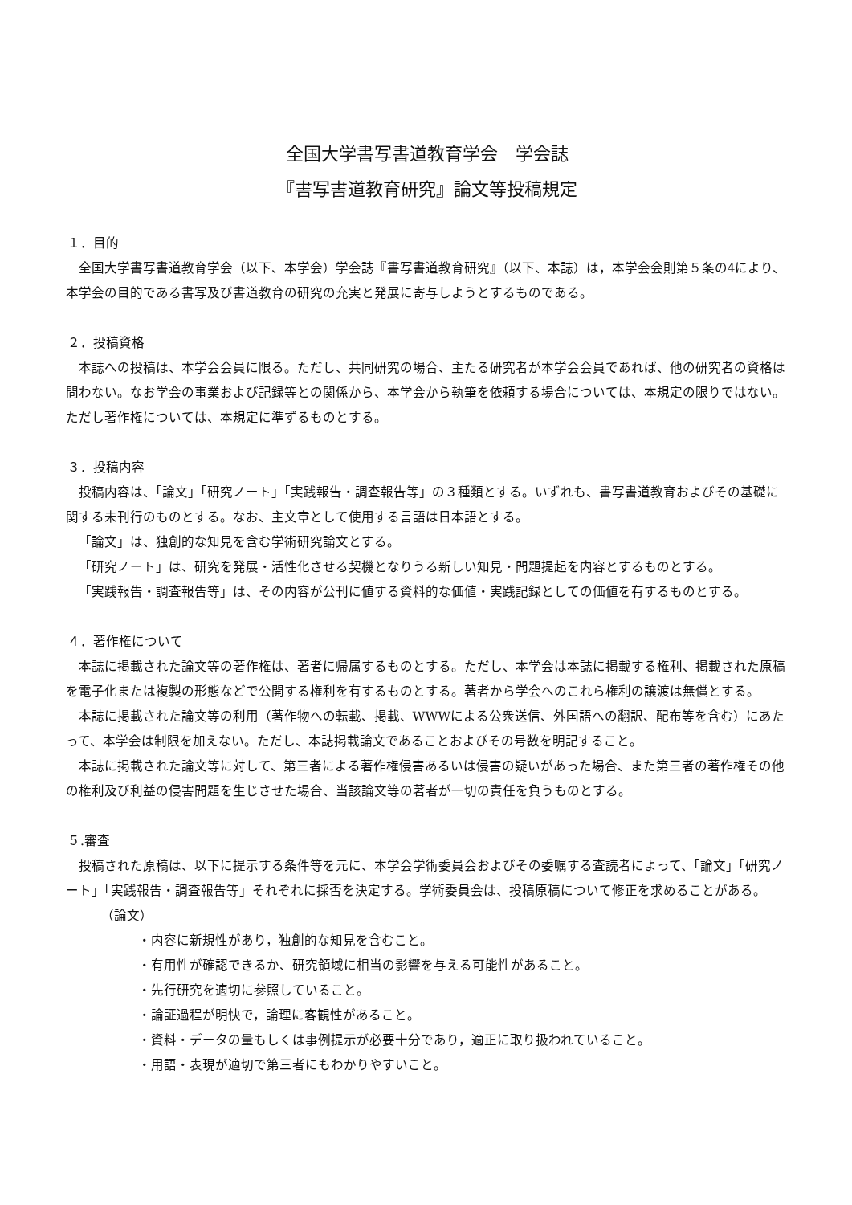全国大学書写書道教育学会　学会誌
『書写書道教育研究』論文等投稿規定
１．目的
全国大学書写書道教育学会（以下、本学会）学会誌『書写書道教育研究』（以下、本誌）は，本学会会則第５条の4により、本学会の目的である書写及び書道教育の研究の充実と発展に寄与しようとするものである。
２．投稿資格
本誌への投稿は、本学会会員に限る。ただし、共同研究の場合、主たる研究者が本学会会員であれば、他の研究者の資格は問わない。なお学会の事業および記録等との関係から、本学会から執筆を依頼する場合については、本規定の限りではない。ただし著作権については、本規定に準ずるものとする。
３．投稿内容
投稿内容は、「論文」「研究ノート」「実践報告・調査報告等」の３種類とする。いずれも、書写書道教育およびその基礎に関する未刊行のものとする。なお、主文章として使用する言語は日本語とする。
「論文」は、独創的な知見を含む学術研究論文とする。
「研究ノート」は、研究を発展・活性化させる契機となりうる新しい知見・問題提起を内容とするものとする。
「実践報告・調査報告等」は、その内容が公刊に値する資料的な価値・実践記録としての価値を有するものとする。
４．著作権について
本誌に掲載された論文等の著作権は、著者に帰属するものとする。ただし、本学会は本誌に掲載する権利、掲載された原稿を電子化または複製の形態などで公開する権利を有するものとする。著者から学会へのこれら権利の譲渡は無償とする。
本誌に掲載された論文等の利用（著作物への転載、掲載、WWWによる公衆送信、外国語への翻訳、配布等を含む）にあたって、本学会は制限を加えない。ただし、本誌掲載論文であることおよびその号数を明記すること。
本誌に掲載された論文等に対して、第三者による著作権侵害あるいは侵害の疑いがあった場合、また第三者の著作権その他の権利及び利益の侵害問題を生じさせた場合、当該論文等の著者が一切の責任を負うものとする。
５.審査
投稿された原稿は、以下に提示する条件等を元に、本学会学術委員会およびその委嘱する査読者によって、「論文」「研究ノート」「実践報告・調査報告等」それぞれに採否を決定する。学術委員会は、投稿原稿について修正を求めることがある。
（論文）
・内容に新規性があり，独創的な知見を含むこと。
・有用性が確認できるか、研究領域に相当の影響を与える可能性があること。
・先行研究を適切に参照していること。
・論証過程が明快で，論理に客観性があること。
・資料・データの量もしくは事例提示が必要十分であり，適正に取り扱われていること。
・用語・表現が適切で第三者にもわかりやすいこと。